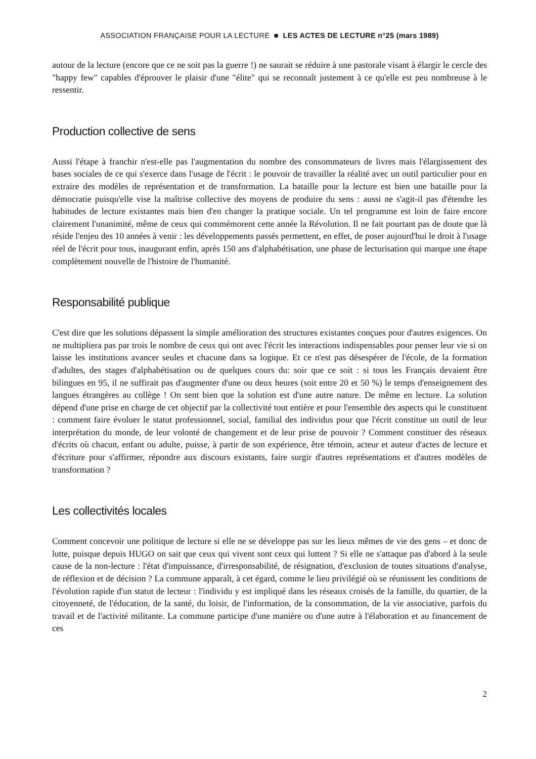ASSOCIATION FRANÇAISE POUR LA LECTURE ■ LES ACTES DE LECTURE n°25 (mars 1989)
autour de la lecture (encore que ce ne soit pas la guerre !) ne saurait se réduire à une pastorale visant à élargir le cercle des "happy few" capables d'éprouver le plaisir d'une "élite" qui se reconnaît justement à ce qu'elle est peu nombreuse à le ressentir.
Production collective de sens
Aussi l'étape à franchir n'est-elle pas l'augmentation du nombre des consommateurs de livres mais l'élargissement des bases sociales de ce qui s'exerce dans l'usage de l'écrit : le pouvoir de travailler la réalité avec un outil particulier pour en extraire des modèles de représentation et de transformation. La bataille pour la lecture est bien une bataille pour la démocratie puisqu'elle vise la maîtrise collective des moyens de produire du sens : aussi ne s'agit-il pas d'étendre les habitudes de lecture existantes mais bien d'en changer la pratique sociale. Un tel programme est loin de faire encore clairement l'unanimité, même de ceux qui commémorent cette année la Révolution. Il ne fait pourtant pas de doute que là réside l'enjeu des 10 années à venir : les développements passés permettent, en effet, de poser aujourd'hui le droit à l'usage réel de l'écrit pour tous, inaugurant enfin, après 150 ans d'alphabétisation, une phase de lecturisation qui marque une étape complètement nouvelle de l'histoire de l'humanité.
Responsabilité publique
C'est dire que les solutions dépassent la simple amélioration des structures existantes conçues pour d'autres exigences. On ne multipliera pas par trois le nombre de ceux qui ont avec l'écrit les interactions indispensables pour penser leur vie si on laisse les institutions avancer seules et chacune dans sa logique. Et ce n'est pas désespérer de l'école, de la formation d'adultes, des stages d'alphabétisation ou de quelques cours du: soir que ce soit : si tous les Français devaient être bilingues en 95, il ne suffirait pas d'augmenter d'une ou deux heures (soit entre 20 et 50 %) le temps d'enseignement des langues étrangères au collège ! On sent bien que la solution est d'une autre nature. De même en lecture. La solution dépend d'une prise en charge de cet objectif par la collectivité tout entière et pour l'ensemble des aspects qui le constituent : comment faire évoluer le statut professionnel, social, familial des individus pour que l'écrit constitue un outil de leur interprétation du monde, de leur volonté de changement et de leur prise de pouvoir ? Comment constituer des réseaux d'écrits où chacun, enfant ou adulte, puisse, à partir de son expérience, être témoin, acteur et auteur d'actes de lecture et d'écriture pour s'affirmer, répondre aux discours existants, faire surgir d'autres représentations et d'autres modèles de transformation ?
Les collectivités locales
Comment concevoir une politique de lecture si elle ne se développe pas sur les lieux mêmes de vie des gens – et donc de lutte, puisque depuis HUGO on sait que ceux qui vivent sont ceux qui luttent ? Si elle ne s'attaque pas d'abord à la seule cause de la non-lecture : l'état d'impuissance, d'irresponsabilité, de résignation, d'exclusion de toutes situations d'analyse, de réflexion et de décision ? La commune apparaît, à cet égard, comme le lieu privilégié où se réunissent les conditions de l'évolution rapide d'un statut de lecteur : l'individu y est impliqué dans les réseaux croisés de la famille, du quartier, de la citoyenneté, de l'éducation, de la santé, du loisir, de l'information, de la consommation, de la vie associative, parfois du travail et de l'activité militante. La commune participe d'une manière ou d'une autre à l'élaboration et au financement de ces
2